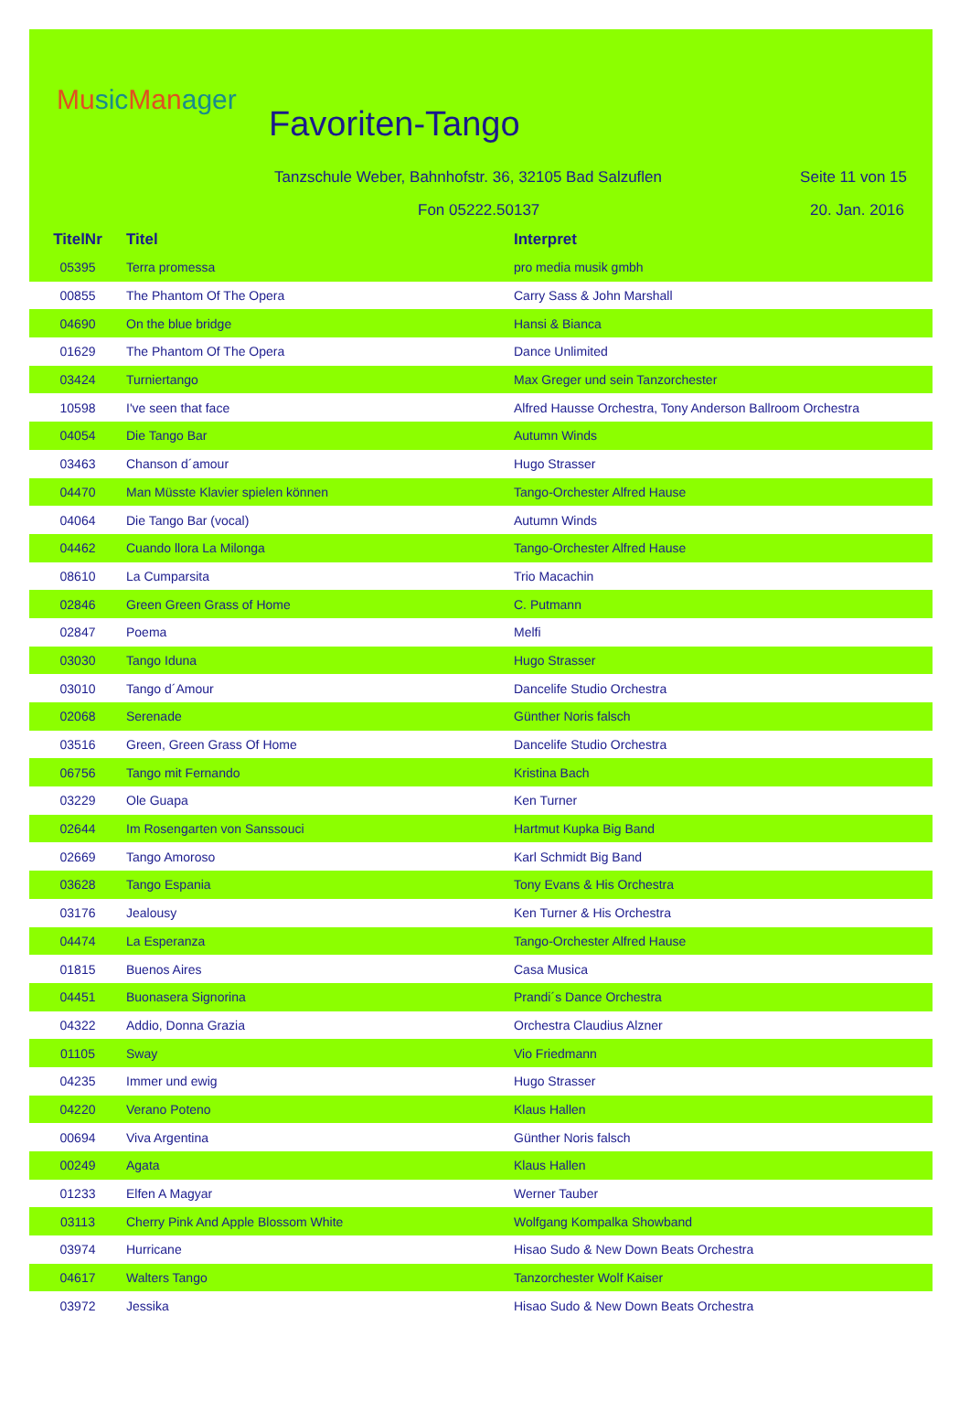Music Manager
Favoriten-Tango
Tanzschule Weber, Bahnhofstr. 36, 32105 Bad Salzuflen
Seite 11 von 15
Fon 05222.50137 20. Jan. 2016
| TitelNr | Titel | Interpret |
| --- | --- | --- |
| 05395 | Terra promessa | pro media musik gmbh |
| 00855 | The Phantom Of The Opera | Carry Sass & John Marshall |
| 04690 | On the blue bridge | Hansi & Bianca |
| 01629 | The Phantom Of The Opera | Dance Unlimited |
| 03424 | Turniertango | Max Greger und sein Tanzorchester |
| 10598 | I've seen that face | Alfred Hausse Orchestra, Tony Anderson Ballroom Orchestra |
| 04054 | Die Tango Bar | Autumn Winds |
| 03463 | Chanson d´amour | Hugo Strasser |
| 04470 | Man Müsste Klavier spielen können | Tango-Orchester Alfred Hause |
| 04064 | Die Tango Bar (vocal) | Autumn Winds |
| 04462 | Cuando llora La Milonga | Tango-Orchester Alfred Hause |
| 08610 | La Cumparsita | Trio Macachin |
| 02846 | Green Green Grass of Home | C. Putmann |
| 02847 | Poema | Melfi |
| 03030 | Tango Iduna | Hugo Strasser |
| 03010 | Tango d´Amour | Dancelife Studio Orchestra |
| 02068 | Serenade | Günther Noris falsch |
| 03516 | Green, Green Grass Of Home | Dancelife Studio Orchestra |
| 06756 | Tango mit Fernando | Kristina Bach |
| 03229 | Ole Guapa | Ken Turner |
| 02644 | Im Rosengarten von Sanssouci | Hartmut Kupka Big Band |
| 02669 | Tango Amoroso | Karl Schmidt Big Band |
| 03628 | Tango Espania | Tony Evans & His Orchestra |
| 03176 | Jealousy | Ken Turner & His Orchestra |
| 04474 | La Esperanza | Tango-Orchester Alfred Hause |
| 01815 | Buenos Aires | Casa Musica |
| 04451 | Buonasera Signorina | Prandi´s Dance Orchestra |
| 04322 | Addio, Donna Grazia | Orchestra Claudius Alzner |
| 01105 | Sway | Vio Friedmann |
| 04235 | Immer und ewig | Hugo Strasser |
| 04220 | Verano Poteno | Klaus Hallen |
| 00694 | Viva Argentina | Günther Noris falsch |
| 00249 | Agata | Klaus Hallen |
| 01233 | Elfen A Magyar | Werner Tauber |
| 03113 | Cherry Pink And Apple Blossom White | Wolfgang Kompalka Showband |
| 03974 | Hurricane | Hisao Sudo & New Down Beats Orchestra |
| 04617 | Walters Tango | Tanzorchester Wolf Kaiser |
| 03972 | Jessika | Hisao Sudo & New Down Beats Orchestra |